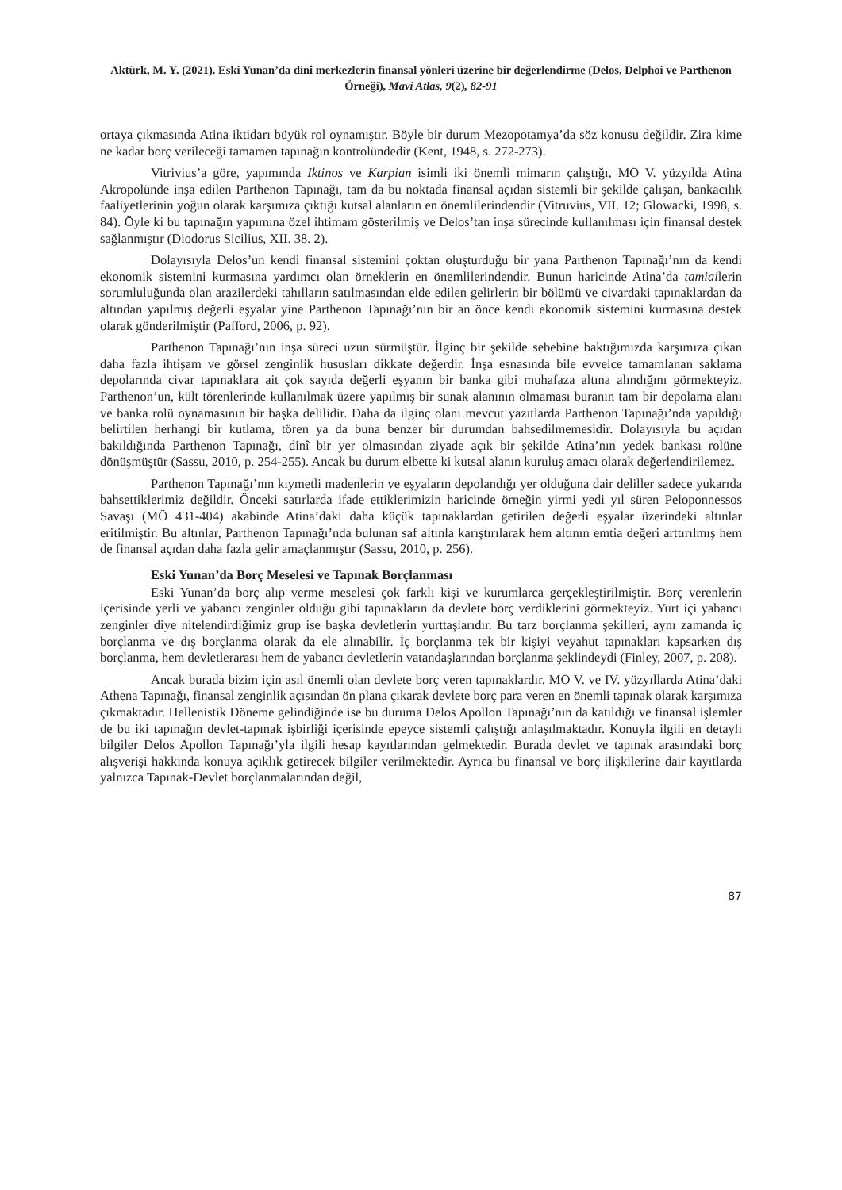Aktürk, M. Y. (2021). Eski Yunan’da dinî merkezlerin finansal yönleri üzerine bir değerlendirme (Delos, Delphoi ve Parthenon Örneği), Mavi Atlas, 9(2), 82-91
ortaya çıkmasında Atina iktidarı büyük rol oynamıştır. Böyle bir durum Mezopotamya’da söz konusu değildir. Zira kime ne kadar borç verileceği tamamen tapınağın kontrolündedir (Kent, 1948, s. 272-273).
Vitrivius’a göre, yapımında Iktinos ve Karpian isimli iki önemli mimarın çalıştığı, MÖ V. yüzyılda Atina Akropolünde inşa edilen Parthenon Tapınağı, tam da bu noktada finansal açıdan sistemli bir şekilde çalışan, bankacılık faaliyetlerinin yoğun olarak karşımıza çıktığı kutsal alanların en önemlilerindendir (Vitruvius, VII. 12; Glowacki, 1998, s. 84). Öyle ki bu tapınağın yapımına özel ihtimam gösterilmiş ve Delos’tan inşa sürecinde kullanılması için finansal destek sağlanmıştır (Diodorus Sicilius, XII. 38. 2).
Dolayısıyla Delos’un kendi finansal sistemini çoktan oluşturduğu bir yana Parthenon Tapınağı’nın da kendi ekonomik sistemini kurmasına yardımcı olan örneklerin en önemlilerindendir. Bunun haricinde Atina’da tamiailerin sorumluluğunda olan arazilerdeki tahılların satılmasından elde edilen gelirlerin bir bölümü ve civardaki tapınaklardan da altından yapılmış değerli eşyalar yine Parthenon Tapınağı’nın bir an önce kendi ekonomik sistemini kurmasına destek olarak gönderilmiştir (Pafford, 2006, p. 92).
Parthenon Tapınağı’nın inşa süreci uzun sürmüştür. İlginç bir şekilde sebebine baktığımızda karşımıza çıkan daha fazla ihtişam ve görsel zenginlik hususları dikkate değerdir. İnşa esnasında bile evvelce tamamlanan saklama depolarında civar tapınaklara ait çok sayıda değerli eşyanın bir banka gibi muhafaza altına alındığını görmekteyiz. Parthenon’un, kült törenlerinde kullanılmak üzere yapılmış bir sunak alanının olmaması buranın tam bir depolama alanı ve banka rolü oynamasının bir başka delilidir. Daha da ilginç olanı mevcut yazıtlarda Parthenon Tapınağı’nda yapıldığı belirtilen herhangi bir kutlama, tören ya da buna benzer bir durumdan bahsedilmemesidir. Dolayısıyla bu açıdan bakıldığında Parthenon Tapınağı, dinî bir yer olmasından ziyade açık bir şekilde Atina’nın yedek bankası rolüne dönüşmüştür (Sassu, 2010, p. 254-255). Ancak bu durum elbette ki kutsal alanın kuruluş amacı olarak değerlendirilemez.
Parthenon Tapınağı’nın kıymetli madenlerin ve eşyaların depolandığı yer olduğuna dair deliller sadece yukarıda bahsettiklerimiz değildir. Önceki satırlarda ifade ettiklerimizin haricinde örneğin yirmi yedi yıl süren Peloponnessos Savaşı (MÖ 431-404) akabinde Atina’daki daha küçük tapınaklardan getirilen değerli eşyalar üzerindeki altınlar eritilmiştir. Bu altınlar, Parthenon Tapınağı’nda bulunan saf altınla karıştırılarak hem altının emtia değeri arttırılmış hem de finansal açıdan daha fazla gelir amaçlanmıştır (Sassu, 2010, p. 256).
Eski Yunan’da Borç Meselesi ve Tapınak Borçlanması
Eski Yunan’da borç alıp verme meselesi çok farklı kişi ve kurumlarca gerçekleştirilmiştir. Borç verenlerin içerisinde yerli ve yabancı zenginler olduğu gibi tapınakların da devlete borç verdiklerini görmekteyiz. Yurt içi yabancı zenginler diye nitelendirdiğimiz grup ise başka devletlerin yurttaşlarıdır. Bu tarz borçlanma şekilleri, aynı zamanda iç borçlanma ve dış borçlanma olarak da ele alınabilir. İç borçlanma tek bir kişiyi veyahut tapınakları kapsarken dış borçlanma, hem devletlerarası hem de yabancı devletlerin vatandaşlarından borçlanma şeklindeydi (Finley, 2007, p. 208).
Ancak burada bizim için asıl önemli olan devlete borç veren tapınaklardır. MÖ V. ve IV. yüzyıllarda Atina’daki Athena Tapınağı, finansal zenginlik açısından ön plana çıkarak devlete borç para veren en önemli tapınak olarak karşımıza çıkmaktadır. Hellenistik Döneme gelindiğinde ise bu duruma Delos Apollon Tapınağı’nın da katıldığı ve finansal işlemler de bu iki tapınağın devlet-tapınak işbirliği içerisinde epeyce sistemli çalıştığı anlaşılmaktadır. Konuyla ilgili en detaylı bilgiler Delos Apollon Tapınağı’yla ilgili hesap kayıtlarından gelmektedir. Burada devlet ve tapınak arasındaki borç alışverişi hakkında konuya açıklık getirecek bilgiler verilmektedir. Ayrıca bu finansal ve borç ilişkilerine dair kayıtlarda yalnızca Tapınak-Devlet borçlanmalarından değil,
87